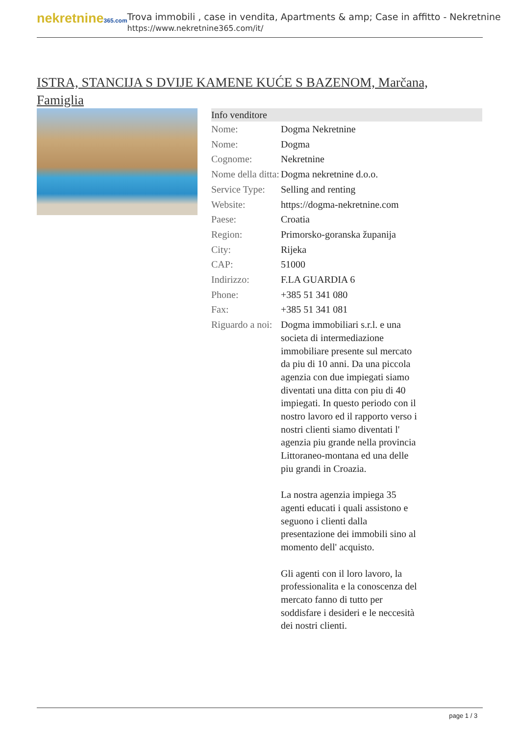nekretnine365.com
Trova immobili , case in vendita, Apartments & amp; Case in affitto - Nekretnine
https://www.nekretnine365.com/it/
ISTRA, STANCIJA S DVIJE KAMENE KUĆE S BAZENOM, Marčana, Famiglia
| Info venditore | |
| --- | --- |
| Nome: | Dogma Nekretnine |
| Nome: | Dogma |
| Cognome: | Nekretnine |
| Nome della ditta: | Dogma nekretnine d.o.o. |
| Service Type: | Selling and renting |
| Website: | https://dogma-nekretnine.com |
| Paese: | Croatia |
| Region: | Primorsko-goranska županija |
| City: | Rijeka |
| CAP: | 51000 |
| Indirizzo: | F.LA GUARDIA 6 |
| Phone: | +385 51 341 080 |
| Fax: | +385 51 341 081 |
| Riguardo a noi: | Dogma immobiliari s.r.l. e una societa di intermediazione immobiliare presente sul mercato da piu di 10 anni. Da una piccola agenzia con due impiegati siamo diventati una ditta con piu di 40 impiegati. In questo periodo con il nostro lavoro ed il rapporto verso i nostri clienti siamo diventati l' agenzia piu grande nella provincia Littoraneo-montana ed una delle piu grandi in Croazia. La nostra agenzia impiega 35 agenti educati i quali assistono e seguono i clienti dalla presentazione dei immobili sino al momento dell' acquisto. Gli agenti con il loro lavoro, la professionalita e la conoscenza del mercato fanno di tutto per soddisfare i desideri e le neccesità dei nostri clienti. |
page 1 / 3